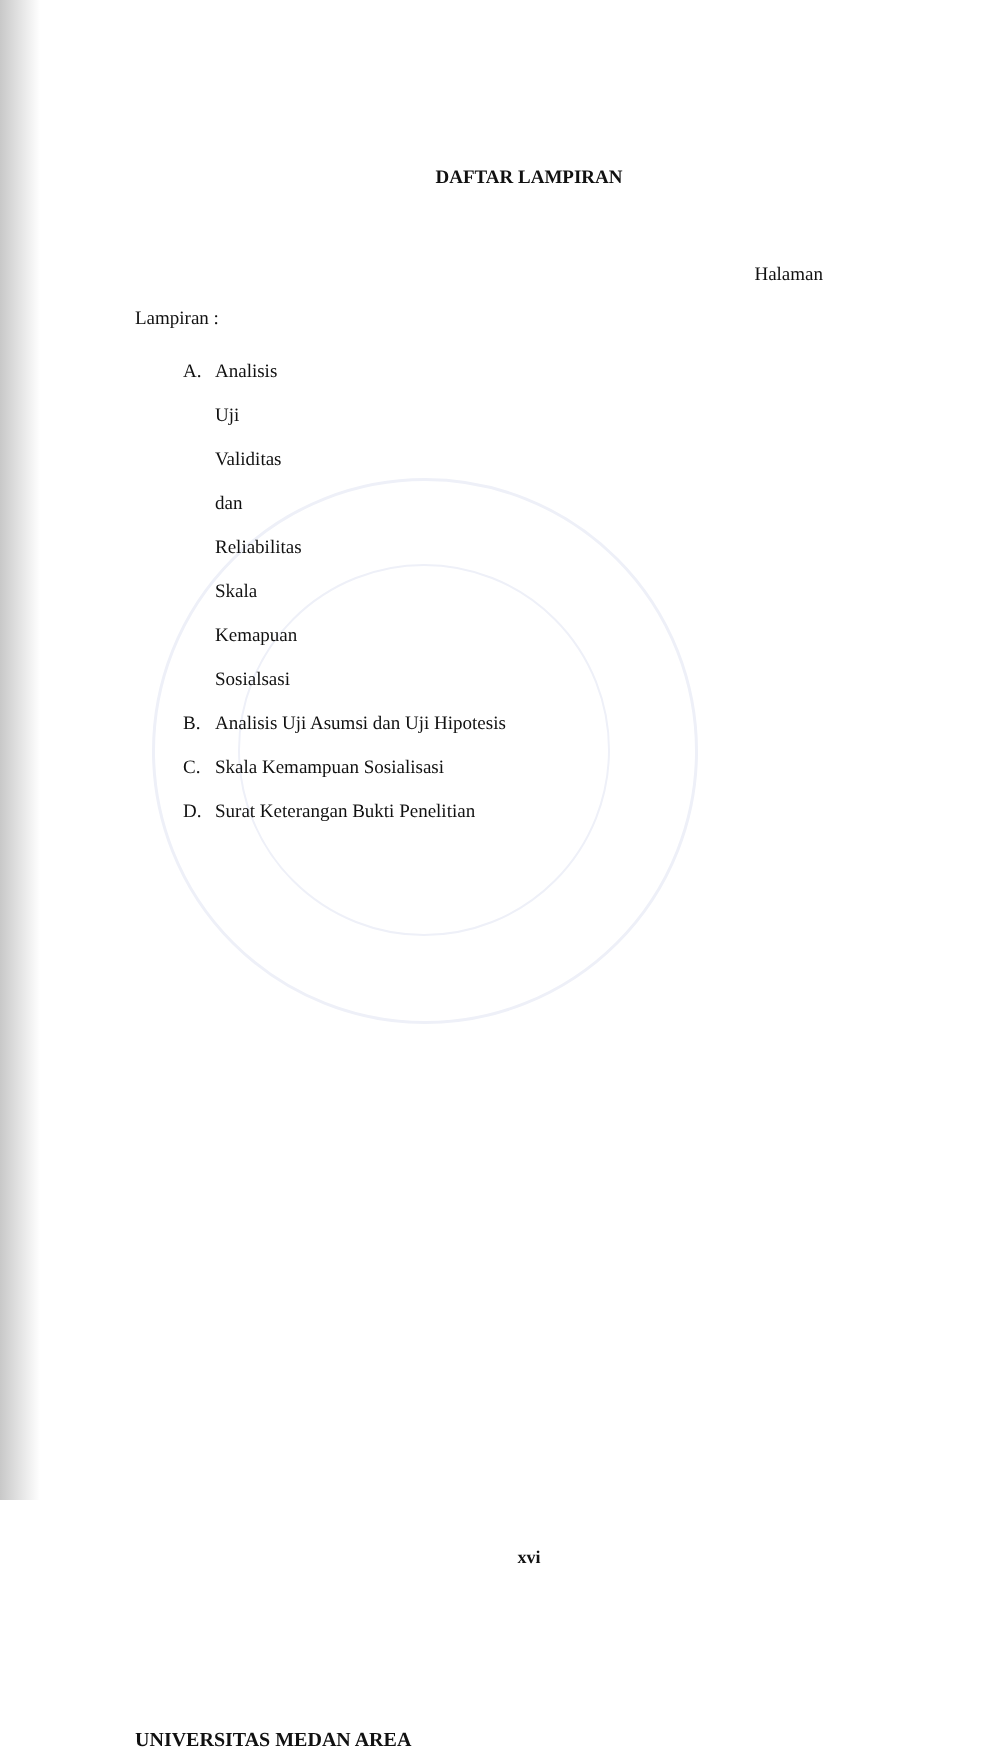DAFTAR LAMPIRAN
Halaman
Lampiran :
A. Analisis Uji Validitas dan Reliabilitas Skala Kemapuan
Sosialsasi
B. Analisis Uji Asumsi dan Uji Hipotesis
C. Skala Kemampuan Sosialisasi
D. Surat Keterangan Bukti Penelitian
xvi
UNIVERSITAS MEDAN AREA